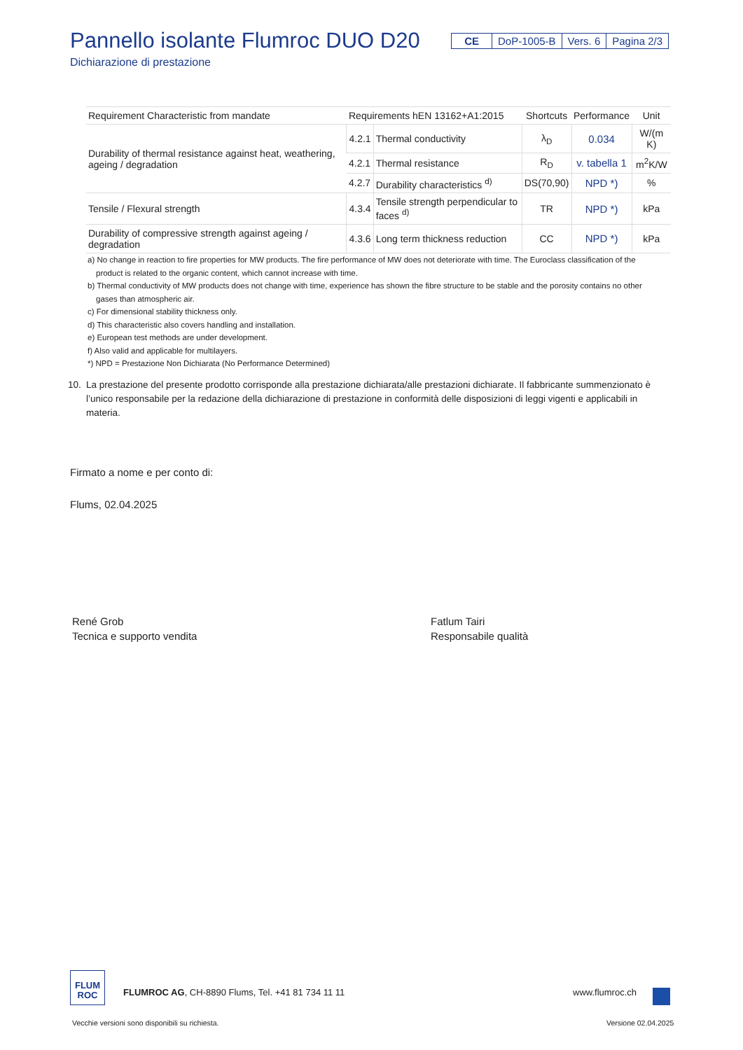Pannello isolante Flumroc DUO D20
Dichiarazione di prestazione
CE DoP-1005-B Vers. 6 Pagina 2/3
| Requirement Characteristic from mandate | Requirements hEN 13162+A1:2015 | | Shortcuts | Performance | Unit |
| --- | --- | --- | --- | --- | --- |
| Durability of thermal resistance against heat, weathering, ageing / degradation | 4.2.1 | Thermal conductivity | λ<sub>D</sub> | 0.034 | W/(m K) |
| | 4.2.1 | Thermal resistance | R<sub>D</sub> | v. tabella 1 | m<sup>2</sup>K/W |
| | 4.2.7 | Durability characteristics <sup>d)</sup> | DS(70,90) | NPD *) | % |
| Tensile / Flexural strength | 4.3.4 | Tensile strength perpendicular to faces <sup>d)</sup> | TR | NPD *) | kPa |
| Durability of compressive strength against ageing / degradation | 4.3.6 | Long term thickness reduction | CC | NPD *) | kPa |
a) No change in reaction to fire properties for MW products. The fire performance of MW does not deteriorate with time. The Euroclass classification of the product is related to the organic content, which cannot increase with time.
b) Thermal conductivity of MW products does not change with time, experience has shown the fibre structure to be stable and the porosity contains no other gases than atmospheric air.
c) For dimensional stability thickness only.
d) This characteristic also covers handling and installation.
e) European test methods are under development.
f) Also valid and applicable for multilayers.
*) NPD = Prestazione Non Dichiarata (No Performance Determined)
10. La prestazione del presente prodotto corrisponde alla prestazione dichiarata/alle prestazioni dichiarate. Il fabbricante summenzionato è l’unico responsabile per la redazione della dichiarazione di prestazione in conformità delle disposizioni di leggi vigenti e applicabili in materia.
Firmato a nome e per conto di:
Flums, 02.04.2025
René Grob
Tecnica e supporto vendita
Fatlum Tairi
Responsabile qualità
FLUM
ROC
FLUMROC AG, CH-8890 Flums, Tel. +41 81 734 11 11
www.flumroc.ch
Vecchie versioni sono disponibili su richiesta.
Versione 02.04.2025